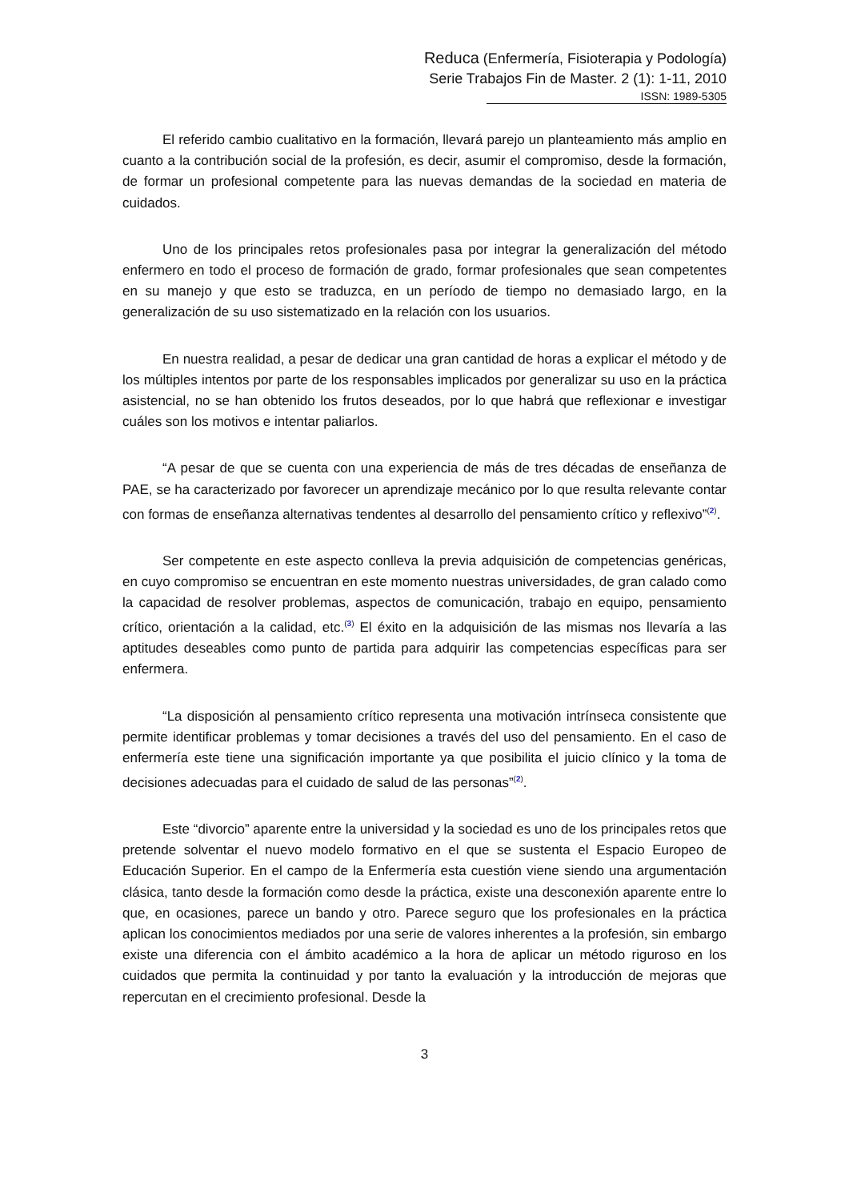Reduca (Enfermería, Fisioterapia y Podología)
Serie Trabajos Fin de Master. 2 (1): 1-11, 2010
ISSN: 1989-5305
El referido cambio cualitativo en la formación, llevará parejo un planteamiento más amplio en cuanto a la contribución social de la profesión, es decir, asumir el compromiso, desde la formación, de formar un profesional competente para las nuevas demandas de la sociedad en materia de cuidados.
Uno de los principales retos profesionales pasa por integrar la generalización del método enfermero en todo el proceso de formación de grado, formar profesionales que sean competentes en su manejo y que esto se traduzca, en un período de tiempo no demasiado largo, en la generalización de su uso sistematizado en la relación con los usuarios.
En nuestra realidad, a pesar de dedicar una gran cantidad de horas a explicar el método y de los múltiples intentos por parte de los responsables implicados por generalizar su uso en la práctica asistencial, no se han obtenido los frutos deseados, por lo que habrá que reflexionar e investigar cuáles son los motivos e intentar paliarlos.
“A pesar de que se cuenta con una experiencia de más de tres décadas de enseñanza de PAE, se ha caracterizado por favorecer un aprendizaje mecánico por lo que resulta relevante contar con formas de enseñanza alternativas tendentes al desarrollo del pensamiento crítico y reflexivo”<sup>(2)</sup>.
Ser competente en este aspecto conlleva la previa adquisición de competencias genéricas, en cuyo compromiso se encuentran en este momento nuestras universidades, de gran calado como la capacidad de resolver problemas, aspectos de comunicación, trabajo en equipo, pensamiento crítico, orientación a la calidad, etc.<sup>(3)</sup> El éxito en la adquisición de las mismas nos llevaría a las aptitudes deseables como punto de partida para adquirir las competencias específicas para ser enfermera.
“La disposición al pensamiento crítico representa una motivación intrínseca consistente que permite identificar problemas y tomar decisiones a través del uso del pensamiento. En el caso de enfermería este tiene una significación importante ya que posibilita el juicio clínico y la toma de decisiones adecuadas para el cuidado de salud de las personas”<sup>(2)</sup>.
Este “divorcio” aparente entre la universidad y la sociedad es uno de los principales retos que pretende solventar el nuevo modelo formativo en el que se sustenta el Espacio Europeo de Educación Superior. En el campo de la Enfermería esta cuestión viene siendo una argumentación clásica, tanto desde la formación como desde la práctica, existe una desconexión aparente entre lo que, en ocasiones, parece un bando y otro. Parece seguro que los profesionales en la práctica aplican los conocimientos mediados por una serie de valores inherentes a la profesión, sin embargo existe una diferencia con el ámbito académico a la hora de aplicar un método riguroso en los cuidados que permita la continuidad y por tanto la evaluación y la introducción de mejoras que repercutan en el crecimiento profesional. Desde la
3